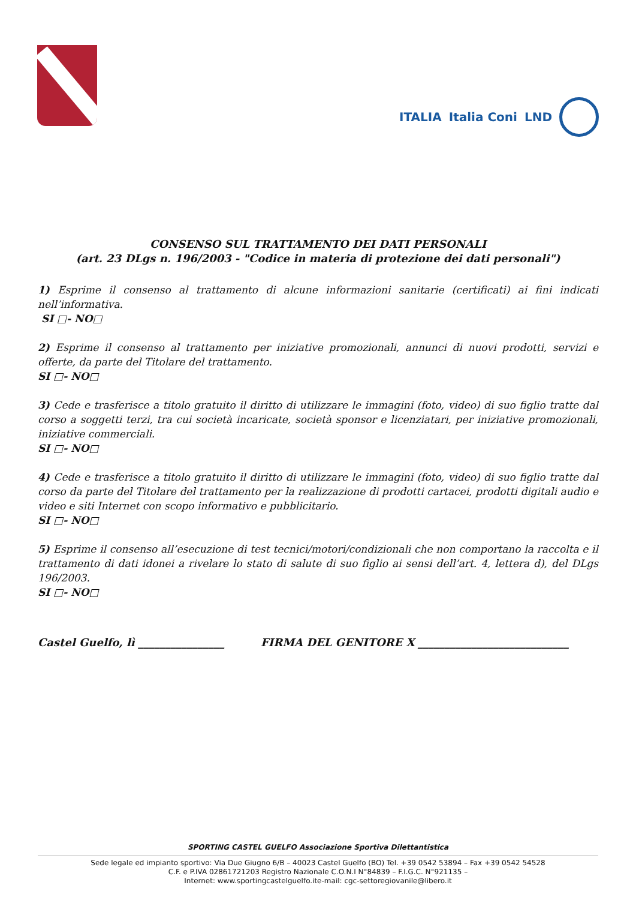ITALIA Italia Coni LND
CONSENSO SUL TRATTAMENTO DEI DATI PERSONALI
(art. 23 DLgs n. 196/2003 - "Codice in materia di protezione dei dati personali")
1) Esprime il consenso al trattamento di alcune informazioni sanitarie (certificati) ai fini indicati nell’informativa.
SI □- NO□
2) Esprime il consenso al trattamento per iniziative promozionali, annunci di nuovi prodotti, servizi e offerte, da parte del Titolare del trattamento.
SI □- NO□
3) Cede e trasferisce a titolo gratuito il diritto di utilizzare le immagini (foto, video) di suo figlio tratte dal corso a soggetti terzi, tra cui società incaricate, società sponsor e licenziatari, per iniziative promozionali, iniziative commerciali.
SI □- NO□
4) Cede e trasferisce a titolo gratuito il diritto di utilizzare le immagini (foto, video) di suo figlio tratte dal corso da parte del Titolare del trattamento per la realizzazione di prodotti cartacei, prodotti digitali audio e video e siti Internet con scopo informativo e pubblicitario.
SI □- NO□
5) Esprime il consenso all’esecuzione di test tecnici/motori/condizionali che non comportano la raccolta e il trattamento di dati idonei a rivelare lo stato di salute di suo figlio ai sensi dell’art. 4, lettera d), del DLgs 196/2003.
SI □- NO□
Castel Guelfo, lì ________________ FIRMA DEL GENITORE X ____________________________
SPORTING CASTEL GUELFO Associazione Sportiva Dilettantistica
Sede legale ed impianto sportivo: Via Due Giugno 6/B – 40023 Castel Guelfo (BO) Tel. +39 0542 53894 – Fax +39 0542 54528
C.F. e P.IVA 02861721203 Registro Nazionale C.O.N.I N°84839 – F.I.G.C. N°921135 –
Internet: www.sportingcastelguelfo.ite-mail: cgc-settoregiovanile@libero.it